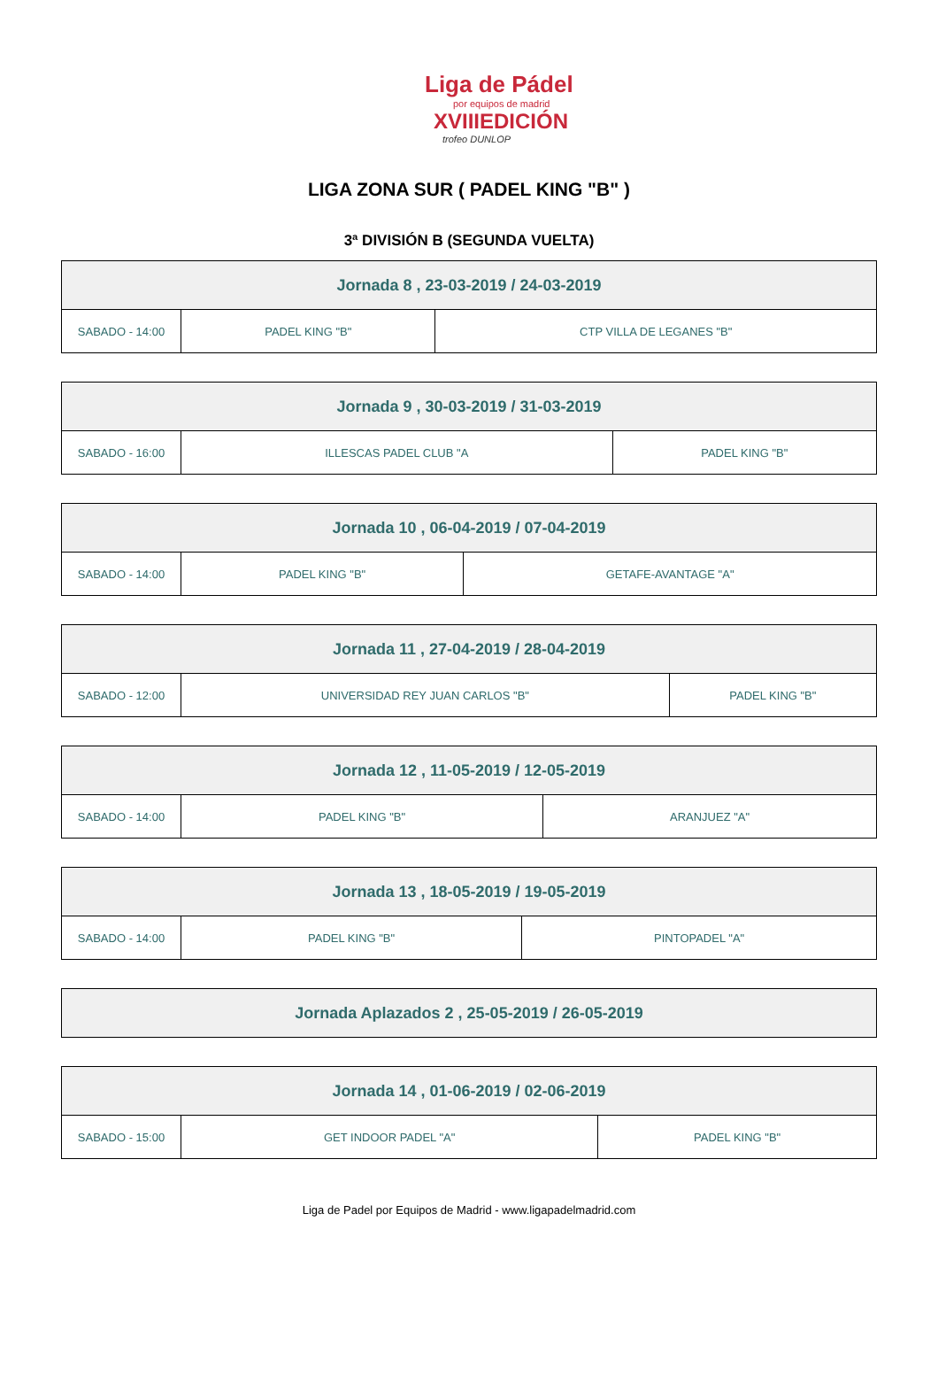Liga de Pádel
por equipos de madrid
XVIIIEDICIÓN
trofeo DUNLOP
LIGA ZONA SUR ( PADEL KING "B" )
3ª DIVISIÓN B (SEGUNDA VUELTA)
| Jornada 8 , 23-03-2019 / 24-03-2019 | | |
| --- | --- | --- |
| SABADO - 14:00 | PADEL KING "B" | CTP VILLA DE LEGANES "B" |
| Jornada 9 , 30-03-2019 / 31-03-2019 | | |
| --- | --- | --- |
| SABADO - 16:00 | ILLESCAS PADEL CLUB "A | PADEL KING "B" |
| Jornada 10 , 06-04-2019 / 07-04-2019 | | |
| --- | --- | --- |
| SABADO - 14:00 | PADEL KING "B" | GETAFE-AVANTAGE "A" |
| Jornada 11 , 27-04-2019 / 28-04-2019 | | |
| --- | --- | --- |
| SABADO - 12:00 | UNIVERSIDAD REY JUAN CARLOS "B" | PADEL KING "B" |
| Jornada 12 , 11-05-2019 / 12-05-2019 | | |
| --- | --- | --- |
| SABADO - 14:00 | PADEL KING "B" | ARANJUEZ "A" |
| Jornada 13 , 18-05-2019 / 19-05-2019 | | |
| --- | --- | --- |
| SABADO - 14:00 | PADEL KING "B" | PINTOPADEL "A" |
| Jornada Aplazados 2 , 25-05-2019 / 26-05-2019 |
| --- |
| Jornada 14 , 01-06-2019 / 02-06-2019 | | |
| --- | --- | --- |
| SABADO - 15:00 | GET INDOOR PADEL "A" | PADEL KING "B" |
Liga de Padel por Equipos de Madrid - www.ligapadelmadrid.com